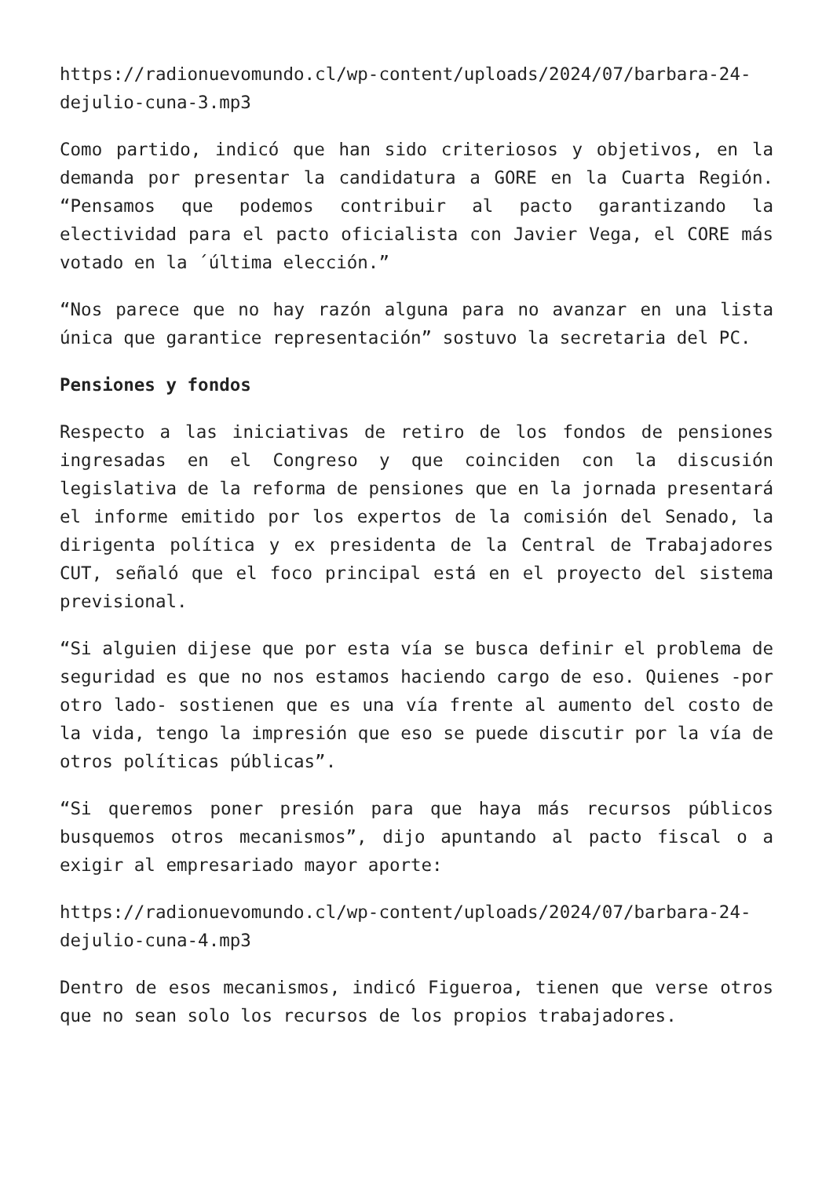https://radionuevomundo.cl/wp-content/uploads/2024/07/barbara-24-dejulio-cuna-3.mp3
Como partido, indicó que han sido criteriosos y objetivos, en la demanda por presentar la candidatura a GORE en la Cuarta Región. “Pensamos que podemos contribuir al pacto garantizando la electividad para el pacto oficialista con Javier Vega, el CORE más votado en la ´última elección.”
“Nos parece que no hay razón alguna para no avanzar en una lista única que garantice representación” sostuvo la secretaria del PC.
Pensiones y fondos
Respecto a las iniciativas de retiro de los fondos de pensiones ingresadas en el Congreso y que coinciden con la discusión legislativa de la reforma de pensiones que en la jornada presentará el informe emitido por los expertos de la comisión del Senado, la dirigenta política y ex presidenta de la Central de Trabajadores CUT, señaló que el foco principal está en el proyecto del sistema previsional.
“Si alguien dijese que por esta vía se busca definir el problema de seguridad es que no nos estamos haciendo cargo de eso. Quienes -por otro lado- sostienen que es una vía frente al aumento del costo de la vida, tengo la impresión que eso se puede discutir por la vía de otros políticas públicas”.
“Si queremos poner presión para que haya más recursos públicos busquemos otros mecanismos”, dijo apuntando al pacto fiscal o a exigir al empresariado mayor aporte:
https://radionuevomundo.cl/wp-content/uploads/2024/07/barbara-24-dejulio-cuna-4.mp3
Dentro de esos mecanismos, indicó Figueroa, tienen que verse otros que no sean solo los recursos de los propios trabajadores.